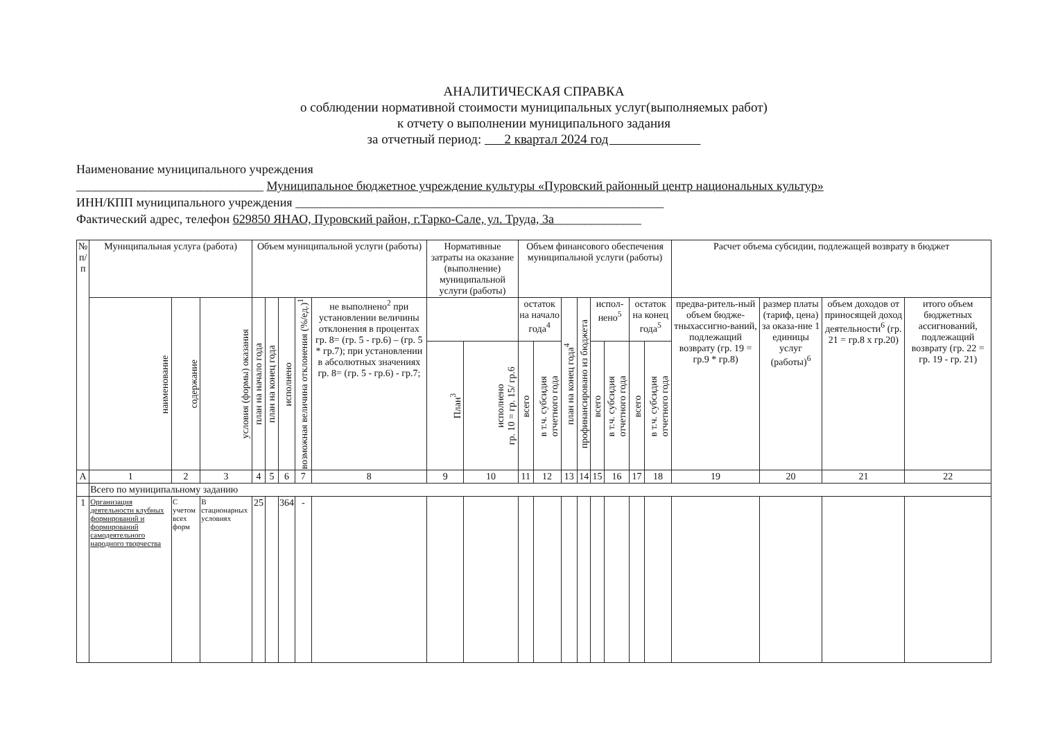АНАЛИТИЧЕСКАЯ СПРАВКА
о соблюдении нормативной стоимости муниципальных услуг(выполняемых работ)
к отчету о выполнении муниципального задания
за отчетный период: 2 квартал 2024 год
Наименование муниципального учреждения
______________________________ Муниципальное бюджетное учреждение культуры «Пуровский районный центр национальных культур»
ИНН/КПП муниципального учреждения ___________________________________________________________
Фактический адрес, телефон 629850 ЯНАО, Пуровский район, г.Тарко-Сале, ул. Труда, 3а______________
| № п/п | Муниципальная услуга (работа) | | | Объем муниципальной услуги (работы) | | | | | Нормативные затраты на оказание (выполнение) муниципальной услуги (работы) | | Объем финансового обеспечения муниципальной услуги (работы) | | | | | | | | Расчет объема субсидии, подлежащей возврату в бюджет | | | |
| --- | --- | --- | --- | --- | --- | --- | --- | --- | --- | --- | --- | --- | --- | --- | --- | --- | --- | --- | --- | --- | --- | --- |
| | наименование | содержание | условия (формы) оказания | план на начало года | план на конец года | исполнено | возможная величина отклонения (%/ед.)<sup>1</sup> | не выполнено<sup>2</sup> при установлении величины отклонения в процентах гр. 8= (гр. 5 - гр.6) – (гр. 5 * гр.7); при установлении в абсолютных значениях гр. 8= (гр. 5 - гр.6) - гр.7; | | | остаток на начало года<sup>4</sup> | | план на конец года<sup>4</sup> | профинансировано из бюджета | испол-нено<sup>5</sup> | | остаток на конец года<sup>5</sup> | | предва-ритель-ный объем бюдже-тныхассигно-ваний, подлежащий возврату (гр. 19 = гр.9 * гр.8) | размер платы (тариф, цена) за оказа-ние 1 единицы услуг (работы)<sup>6</sup> | объем доходов от приносящей доход деятельности<sup>6</sup> (гр. 21 = гр.8 х гр.20) | итого объем бюджетных ассигнований, подлежащий возврату (гр. 22 = гр. 19 - гр. 21) |
| | | | | | | | | | План<sup>3</sup> | исполнено гр. 10 = гр. 15/ гр.6 | всего | в т.ч. субсидия отчетного года | | | всего | в т.ч. субсидия отчетного года | всего | в т.ч. субсидия отчетного года | | | | |
| А | 1 | 2 | 3 | 4 | 5 | 6 | 7 | 8 | 9 | 10 | 11 | 12 | 13 | 14 | 15 | 16 | 17 | 18 | 19 | 20 | 21 | 22 |
| | Всего по муниципальному заданию | | | | | | | | | | | | | | | | | | | | | |
| 1 | Организация деятельности клубных формирований и формирований самодеятельного народного творчества | С учетом всех форм | В стационарных условиях | 25 | | 364 | - | | | | | | | | | | | | | | | |